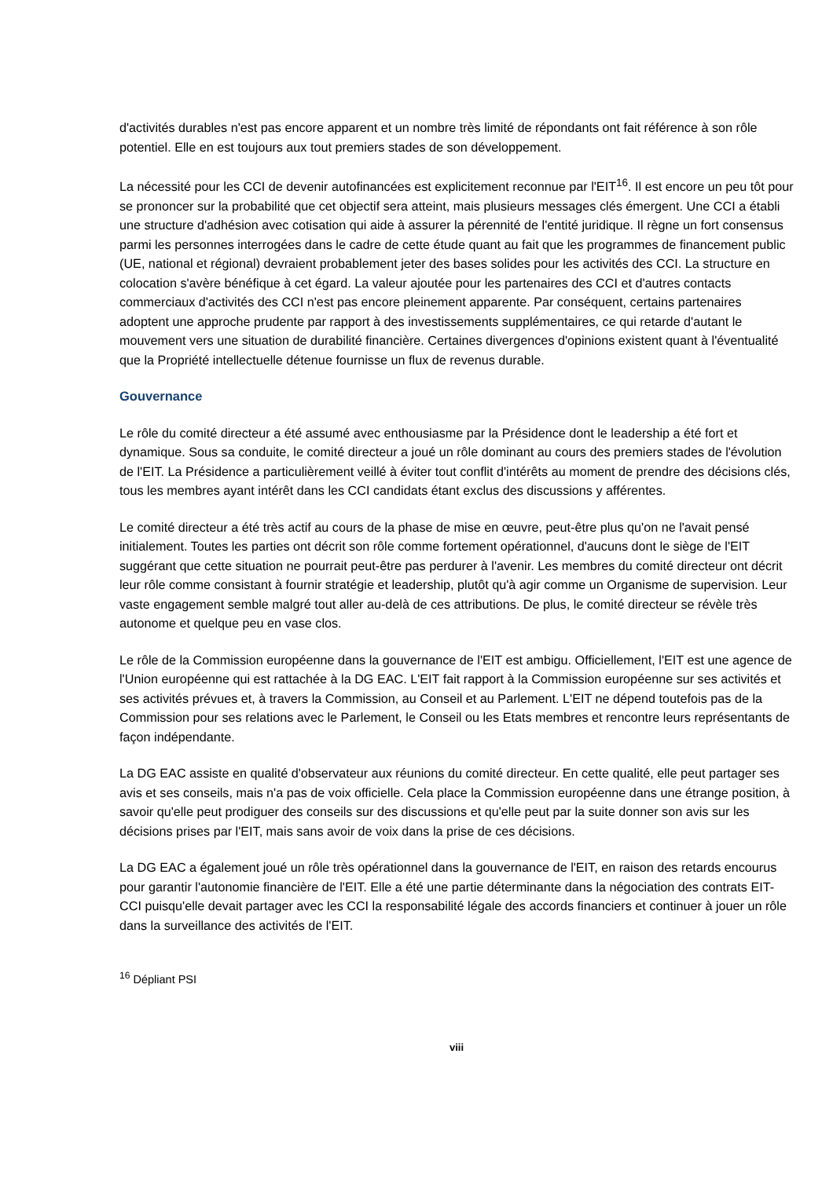d'activités durables n'est pas encore apparent et un nombre très limité de répondants ont fait référence à son rôle potentiel. Elle en est toujours aux tout premiers stades de son développement.
La nécessité pour les CCI de devenir autofinancées est explicitement reconnue par l'EIT<sup>16</sup>. Il est encore un peu tôt pour se prononcer sur la probabilité que cet objectif sera atteint, mais plusieurs messages clés émergent. Une CCI a établi une structure d'adhésion avec cotisation qui aide à assurer la pérennité de l'entité juridique. Il règne un fort consensus parmi les personnes interrogées dans le cadre de cette étude quant au fait que les programmes de financement public (UE, national et régional) devraient probablement jeter des bases solides pour les activités des CCI. La structure en colocation s'avère bénéfique à cet égard. La valeur ajoutée pour les partenaires des CCI et d'autres contacts commerciaux d'activités des CCI n'est pas encore pleinement apparente. Par conséquent, certains partenaires adoptent une approche prudente par rapport à des investissements supplémentaires, ce qui retarde d'autant le mouvement vers une situation de durabilité financière. Certaines divergences d'opinions existent quant à l'éventualité que la Propriété intellectuelle détenue fournisse un flux de revenus durable.
Gouvernance
Le rôle du comité directeur a été assumé avec enthousiasme par la Présidence dont le leadership a été fort et dynamique. Sous sa conduite, le comité directeur a joué un rôle dominant au cours des premiers stades de l'évolution de l'EIT. La Présidence a particulièrement veillé à éviter tout conflit d'intérêts au moment de prendre des décisions clés, tous les membres ayant intérêt dans les CCI candidats étant exclus des discussions y afférentes.
Le comité directeur a été très actif au cours de la phase de mise en œuvre, peut-être plus qu'on ne l'avait pensé initialement. Toutes les parties ont décrit son rôle comme fortement opérationnel, d'aucuns dont le siège de l'EIT suggérant que cette situation ne pourrait peut-être pas perdurer à l'avenir. Les membres du comité directeur ont décrit leur rôle comme consistant à fournir stratégie et leadership, plutôt qu'à agir comme un Organisme de supervision. Leur vaste engagement semble malgré tout aller au-delà de ces attributions. De plus, le comité directeur se révèle très autonome et quelque peu en vase clos.
Le rôle de la Commission européenne dans la gouvernance de l'EIT est ambigu. Officiellement, l'EIT est une agence de l'Union européenne qui est rattachée à la DG EAC. L'EIT fait rapport à la Commission européenne sur ses activités et ses activités prévues et, à travers la Commission, au Conseil et au Parlement. L'EIT ne dépend toutefois pas de la Commission pour ses relations avec le Parlement, le Conseil ou les Etats membres et rencontre leurs représentants de façon indépendante.
La DG EAC assiste en qualité d'observateur aux réunions du comité directeur. En cette qualité, elle peut partager ses avis et ses conseils, mais n'a pas de voix officielle. Cela place la Commission européenne dans une étrange position, à savoir qu'elle peut prodiguer des conseils sur des discussions et qu'elle peut par la suite donner son avis sur les décisions prises par l'EIT, mais sans avoir de voix dans la prise de ces décisions.
La DG EAC a également joué un rôle très opérationnel dans la gouvernance de l'EIT, en raison des retards encourus pour garantir l'autonomie financière de l'EIT. Elle a été une partie déterminante dans la négociation des contrats EIT-CCI puisqu'elle devait partager avec les CCI la responsabilité légale des accords financiers et continuer à jouer un rôle dans la surveillance des activités de l'EIT.
<sup>16</sup> Dépliant PSI
viii